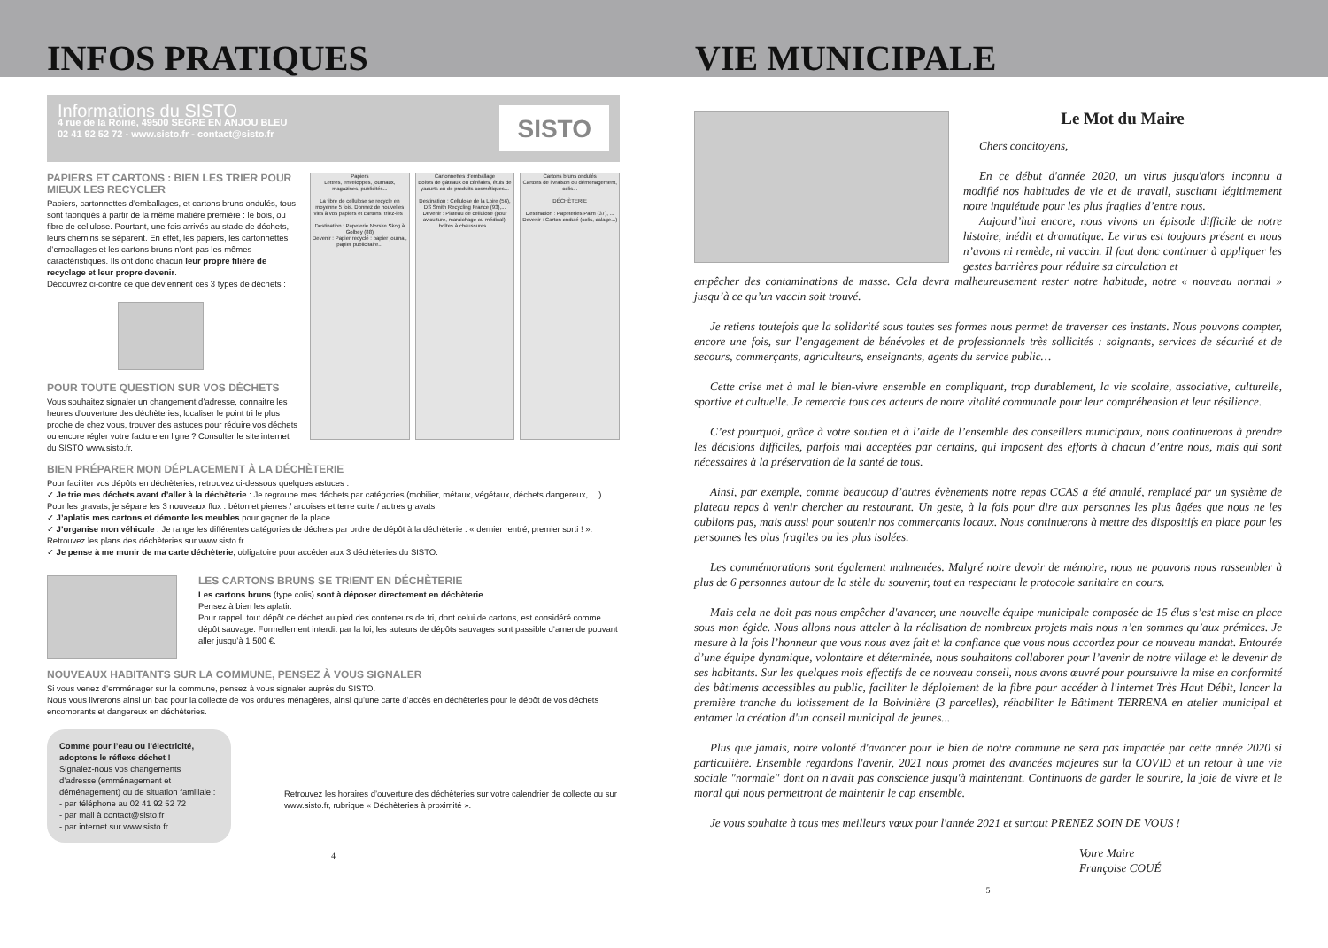INFOS PRATIQUES VIE MUNICIPALE
Informations du SISTO
4 rue de la Roirie, 49500 SEGRE EN ANJOU BLEU
02 41 92 52 72 - www.sisto.fr - contact@sisto.fr
SISTO
PAPIERS ET CARTONS : BIEN LES TRIER POUR MIEUX LES RECYCLER
Papiers, cartonnettes d’emballages, et cartons bruns ondulés, tous sont fabriqués à partir de la même matière première : le bois, ou fibre de cellulose. Pourtant, une fois arrivés au stade de déchets, leurs chemins se séparent. En effet, les papiers, les cartonnettes d’emballages et les cartons bruns n’ont pas les mêmes caractéristiques. Ils ont donc chacun leur propre filière de recyclage et leur propre devenir.
Découvrez ci-contre ce que deviennent ces 3 types de déchets :
POUR TOUTE QUESTION SUR VOS DÉCHETS
Vous souhaitez signaler un changement d’adresse, connaitre les heures d’ouverture des déchèteries, localiser le point tri le plus proche de chez vous, trouver des astuces pour réduire vos déchets ou encore régler votre facture en ligne ? Consulter le site internet du SISTO www.sisto.fr.
Papiers
Lettres, enveloppes, journaux, magazines, publicités...
La fibre de cellulose se recycle en moyenne 5 fois. Donnez de nouvelles vies à vos papiers et cartons, triez-les !
Destination : Papeterie Norske Skog à Golbey (88)
Devenir : Papier recyclé : papier journal, papier publicitaire...
Cartonnettes d’emballage
Boîtes de gâteaux ou céréales, étuis de yaourts ou de produits cosmétiques...
Destination : Cellulose de la Loire (56), DS Smith Recycling France (93),...
Devenir : Plateau de cellulose (pour aviculture, maraichage ou médical), boîtes à chaussures...
Cartons bruns ondulés
Cartons de livraison ou déménagement, colis...
DÉCHÈTERIE
Destination : Papeteries Palm (37), ...
Devenir : Carton ondulé (colis, calage...)
BIEN PRÉPARER MON DÉPLACEMENT À LA DÉCHÈTERIE
Pour faciliter vos dépôts en déchèteries, retrouvez ci-dessous quelques astuces :
✓ Je trie mes déchets avant d’aller à la déchèterie : Je regroupe mes déchets par catégories (mobilier, métaux, végétaux, déchets dangereux, …).
Pour les gravats, je sépare les 3 nouveaux flux : béton et pierres / ardoises et terre cuite / autres gravats.
✓ J’aplatis mes cartons et démonte les meubles pour gagner de la place.
✓ J’organise mon véhicule : Je range les différentes catégories de déchets par ordre de dépôt à la déchèterie : « dernier rentré, premier sorti ! ».
Retrouvez les plans des déchèteries sur www.sisto.fr.
✓ Je pense à me munir de ma carte déchèterie, obligatoire pour accéder aux 3 déchèteries du SISTO.
LES CARTONS BRUNS SE TRIENT EN DÉCHÈTERIE
Les cartons bruns (type colis) sont à déposer directement en déchèterie.
Pensez à bien les aplatir.
Pour rappel, tout dépôt de déchet au pied des conteneurs de tri, dont celui de cartons, est considéré comme dépôt sauvage. Formellement interdit par la loi, les auteurs de dépôts sauvages sont passible d’amende pouvant aller jusqu’à 1 500 €.
NOUVEAUX HABITANTS SUR LA COMMUNE, PENSEZ À VOUS SIGNALER
Si vous venez d’emménager sur la commune, pensez à vous signaler auprès du SISTO.
Nous vous livrerons ainsi un bac pour la collecte de vos ordures ménagères, ainsi qu’une carte d’accès en déchèteries pour le dépôt de vos déchets encombrants et dangereux en déchèteries.
Comme pour l’eau ou l’électricité, adoptons le réflexe déchet !
Signalez-nous vos changements d’adresse (emménagement et déménagement) ou de situation familiale :
- par téléphone au 02 41 92 52 72
- par mail à contact@sisto.fr
- par internet sur www.sisto.fr
Retrouvez les horaires d’ouverture des déchèteries sur votre calendrier de collecte ou sur www.sisto.fr, rubrique « Déchèteries à proximité ».
4
Le Mot du Maire
Chers concitoyens,
En ce début d'année 2020, un virus jusqu'alors inconnu a modifié nos habitudes de vie et de travail, suscitant légitimement notre inquiétude pour les plus fragiles d’entre nous.
Aujourd’hui encore, nous vivons un épisode difficile de notre histoire, inédit et dramatique. Le virus est toujours présent et nous n’avons ni remède, ni vaccin. Il faut donc continuer à appliquer les gestes barrières pour réduire sa circulation et
empêcher des contaminations de masse. Cela devra malheureusement rester notre habitude, notre « nouveau normal » jusqu’à ce qu’un vaccin soit trouvé.
Je retiens toutefois que la solidarité sous toutes ses formes nous permet de traverser ces instants. Nous pouvons compter, encore une fois, sur l’engagement de bénévoles et de professionnels très sollicités : soignants, services de sécurité et de secours, commerçants, agriculteurs, enseignants, agents du service public…
Cette crise met à mal le bien-vivre ensemble en compliquant, trop durablement, la vie scolaire, associative, culturelle, sportive et cultuelle. Je remercie tous ces acteurs de notre vitalité communale pour leur compréhension et leur résilience.
C’est pourquoi, grâce à votre soutien et à l’aide de l’ensemble des conseillers municipaux, nous continuerons à prendre les décisions difficiles, parfois mal acceptées par certains, qui imposent des efforts à chacun d’entre nous, mais qui sont nécessaires à la préservation de la santé de tous.
Ainsi, par exemple, comme beaucoup d’autres évènements notre repas CCAS a été annulé, remplacé par un système de plateau repas à venir chercher au restaurant. Un geste, à la fois pour dire aux personnes les plus âgées que nous ne les oublions pas, mais aussi pour soutenir nos commerçants locaux. Nous continuerons à mettre des dispositifs en place pour les personnes les plus fragiles ou les plus isolées.
Les commémorations sont également malmenées. Malgré notre devoir de mémoire, nous ne pouvons nous rassembler à plus de 6 personnes autour de la stèle du souvenir, tout en respectant le protocole sanitaire en cours.
Mais cela ne doit pas nous empêcher d'avancer, une nouvelle équipe municipale composée de 15 élus s’est mise en place sous mon égide. Nous allons nous atteler à la réalisation de nombreux projets mais nous n’en sommes qu’aux prémices. Je mesure à la fois l’honneur que vous nous avez fait et la confiance que vous nous accordez pour ce nouveau mandat. Entourée d’une équipe dynamique, volontaire et déterminée, nous souhaitons collaborer pour l’avenir de notre village et le devenir de ses habitants. Sur les quelques mois effectifs de ce nouveau conseil, nous avons œuvré pour poursuivre la mise en conformité des bâtiments accessibles au public, faciliter le déploiement de la fibre pour accéder à l'internet Très Haut Débit, lancer la première tranche du lotissement de la Boivinière (3 parcelles), réhabiliter le Bâtiment TERRENA en atelier municipal et entamer la création d'un conseil municipal de jeunes...
Plus que jamais, notre volonté d'avancer pour le bien de notre commune ne sera pas impactée par cette année 2020 si particulière. Ensemble regardons l'avenir, 2021 nous promet des avancées majeures sur la COVID et un retour à une vie sociale "normale" dont on n'avait pas conscience jusqu'à maintenant. Continuons de garder le sourire, la joie de vivre et le moral qui nous permettront de maintenir le cap ensemble.
Je vous souhaite à tous mes meilleurs vœux pour l'année 2021 et surtout PRENEZ SOIN DE VOUS !
Votre Maire
Françoise COUÉ
5